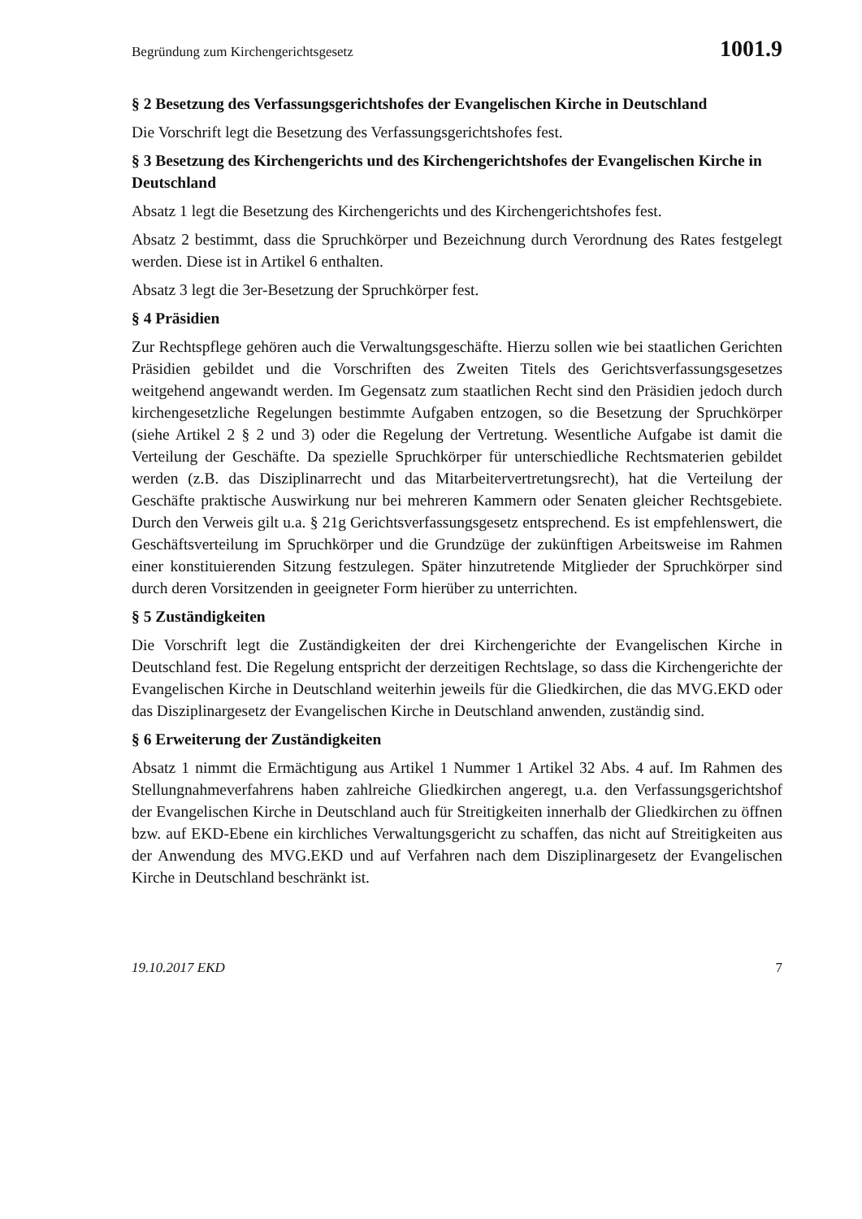Begründung zum Kirchengerichtsgesetz 1001.9
§ 2 Besetzung des Verfassungsgerichtshofes der Evangelischen Kirche in Deutschland
Die Vorschrift legt die Besetzung des Verfassungsgerichtshofes fest.
§ 3 Besetzung des Kirchengerichts und des Kirchengerichtshofes der Evangelischen Kirche in Deutschland
Absatz 1 legt die Besetzung des Kirchengerichts und des Kirchengerichtshofes fest.
Absatz 2 bestimmt, dass die Spruchkörper und Bezeichnung durch Verordnung des Rates festgelegt werden. Diese ist in Artikel 6 enthalten.
Absatz 3 legt die 3er-Besetzung der Spruchkörper fest.
§ 4 Präsidien
Zur Rechtspflege gehören auch die Verwaltungsgeschäfte. Hierzu sollen wie bei staatlichen Gerichten Präsidien gebildet und die Vorschriften des Zweiten Titels des Gerichtsverfassungsgesetzes weitgehend angewandt werden. Im Gegensatz zum staatlichen Recht sind den Präsidien jedoch durch kirchengesetzliche Regelungen bestimmte Aufgaben entzogen, so die Besetzung der Spruchkörper (siehe Artikel 2 § 2 und 3) oder die Regelung der Vertretung. Wesentliche Aufgabe ist damit die Verteilung der Geschäfte. Da spezielle Spruchkörper für unterschiedliche Rechtsmaterien gebildet werden (z.B. das Disziplinarrecht und das Mitarbeitervertretungsrecht), hat die Verteilung der Geschäfte praktische Auswirkung nur bei mehreren Kammern oder Senaten gleicher Rechtsgebiete. Durch den Verweis gilt u.a. § 21g Gerichtsverfassungsgesetz entsprechend. Es ist empfehlenswert, die Geschäftsverteilung im Spruchkörper und die Grundzüge der zukünftigen Arbeitsweise im Rahmen einer konstituierenden Sitzung festzulegen. Später hinzutretende Mitglieder der Spruchkörper sind durch deren Vorsitzenden in geeigneter Form hierüber zu unterrichten.
§ 5 Zuständigkeiten
Die Vorschrift legt die Zuständigkeiten der drei Kirchengerichte der Evangelischen Kirche in Deutschland fest. Die Regelung entspricht der derzeitigen Rechtslage, so dass die Kirchengerichte der Evangelischen Kirche in Deutschland weiterhin jeweils für die Gliedkirchen, die das MVG.EKD oder das Disziplinargesetz der Evangelischen Kirche in Deutschland anwenden, zuständig sind.
§ 6 Erweiterung der Zuständigkeiten
Absatz 1 nimmt die Ermächtigung aus Artikel 1 Nummer 1 Artikel 32 Abs. 4 auf. Im Rahmen des Stellungnahmeverfahrens haben zahlreiche Gliedkirchen angeregt, u.a. den Verfassungsgerichtshof der Evangelischen Kirche in Deutschland auch für Streitigkeiten innerhalb der Gliedkirchen zu öffnen bzw. auf EKD-Ebene ein kirchliches Verwaltungsgericht zu schaffen, das nicht auf Streitigkeiten aus der Anwendung des MVG.EKD und auf Verfahren nach dem Disziplinargesetz der Evangelischen Kirche in Deutschland beschränkt ist.
19.10.2017 EKD 7